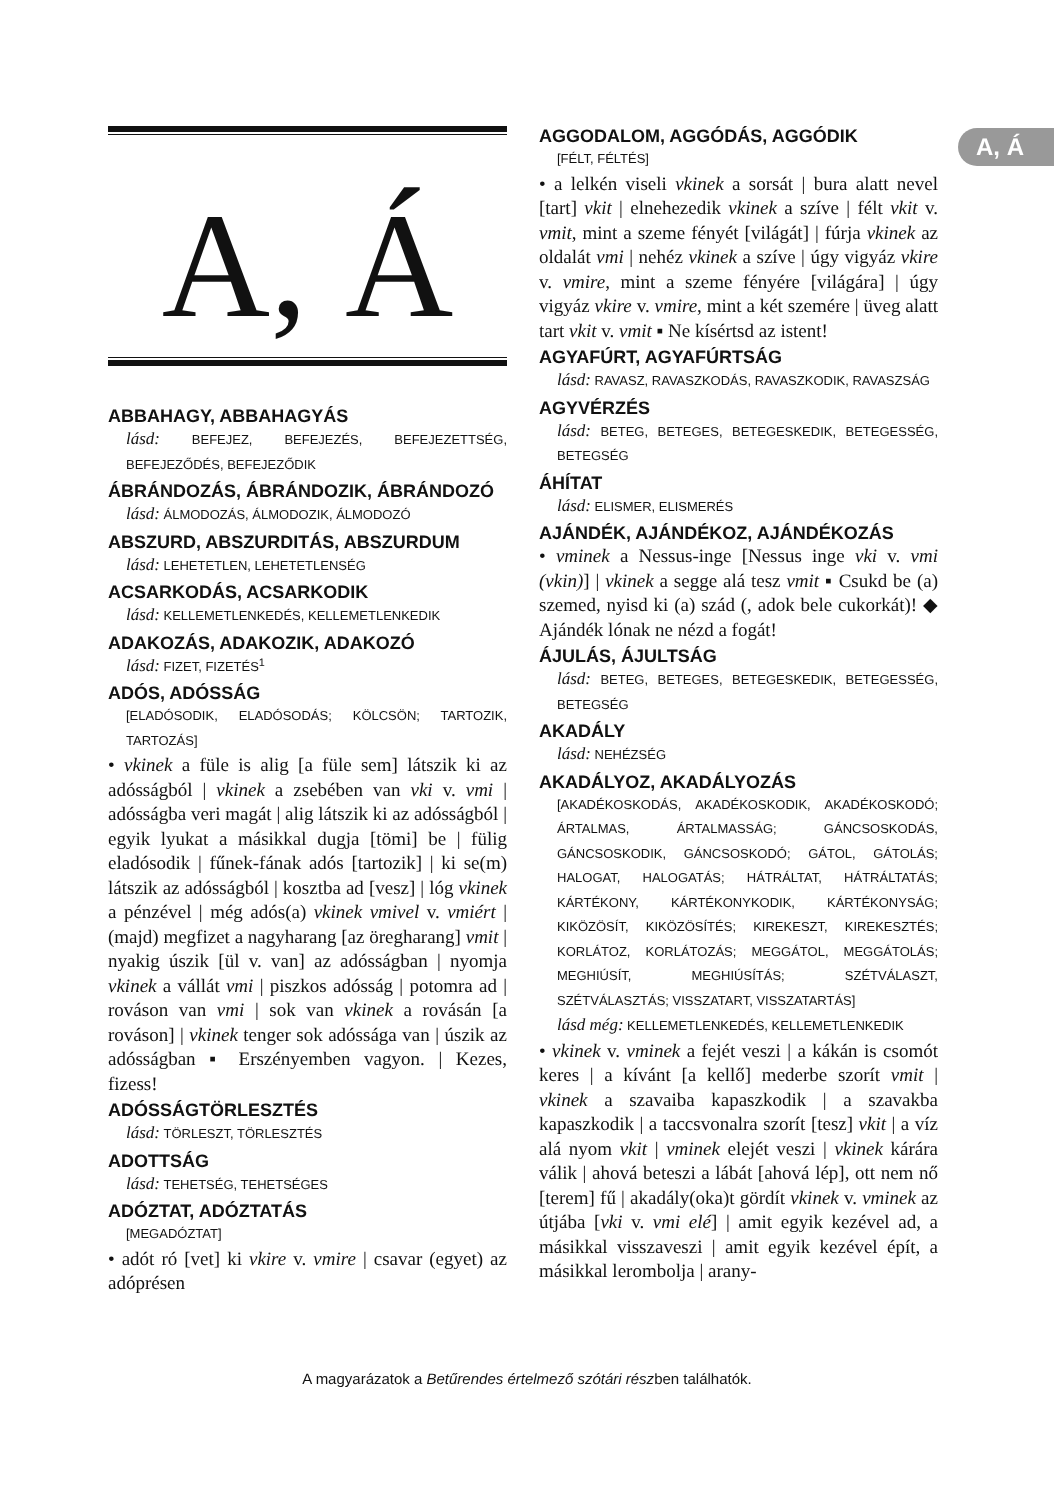A, Á
A, Á
ABBAHAGY, ABBAHAGYÁS
lásd: BEFEJEZ, BEFEJEZÉS, BEFEJEZETTSÉG, BEFEJEZŐDÉS, BEFEJEZŐDIK
ÁBRÁNDOZÁS, ÁBRÁNDOZIK, ÁBRÁNDOZÓ
lásd: ÁLMODOZÁS, ÁLMODOZIK, ÁLMODOZÓ
ABSZURD, ABSZURDITÁS, ABSZURDUM
lásd: LEHETETLEN, LEHETETLENSÉG
ACSARKODÁS, ACSARKODIK
lásd: KELLEMETLENKEDÉS, KELLEMETLENKEDIK
ADAKOZÁS, ADAKOZIK, ADAKOZÓ
lásd: FIZET, FIZETÉS<sup>1</sup>
ADÓS, ADÓSSÁG
[ELADÓSODIK, ELADÓSODÁS; KÖLCSÖN; TARTOZIK, TARTOZÁS]
• vkinek a füle is alig [a füle sem] látszik ki az adósságból | vkinek a zsebében van vki v. vmi | adósságba veri magát | alig látszik ki az adósságból | egyik lyukat a másikkal dugja [tömi] be | fülig eladósodik | fűnek-fának adós [tartozik] | ki se(m) látszik az adósságból | kosztba ad [vesz] | lóg vkinek a pénzével | még adós(a) vkinek vmivel v. vmiért | (majd) megfizet a nagyharang [az öregharang] vmit | nyakig úszik [ül v. van] az adósságban | nyomja vkinek a vállát vmi | piszkos adósság | potomra ad | rováson van vmi | sok van vkinek a rovásán [a rováson] | vkinek tenger sok adóssága van | úszik az adósságban ▪ Erszényemben vagyon. | Kezes, fizess!
ADÓSSÁGTÖRLESZTÉS
lásd: TÖRLESZT, TÖRLESZTÉS
ADOTTSÁG
lásd: TEHETSÉG, TEHETSÉGES
ADÓZTAT, ADÓZTATÁS
[MEGADÓZTAT]
• adót ró [vet] ki vkire v. vmire | csavar (egyet) az adóprésen
AGGODALOM, AGGÓDÁS, AGGÓDIK
[FÉLT, FÉLTÉS]
• a lelkén viseli vkinek a sorsát | bura alatt nevel [tart] vkit | elnehezedik vkinek a szíve | félt vkit v. vmit, mint a szeme fényét [világát] | fúrja vkinek az oldalát vmi | nehéz vkinek a szíve | úgy vigyáz vkire v. vmire, mint a szeme fényére [világára] | úgy vigyáz vkire v. vmire, mint a két szemére | üveg alatt tart vkit v. vmit ▪ Ne kísértsd az istent!
AGYAFÚRT, AGYAFÚRTSÁG
lásd: RAVASZ, RAVASZKODÁS, RAVASZKODIK, RAVASZSÁG
AGYVÉRZÉS
lásd: BETEG, BETEGES, BETEGESKEDIK, BETEGESSÉG, BETEGSÉG
ÁHÍTAT
lásd: ELISMER, ELISMERÉS
AJÁNDÉK, AJÁNDÉKOZ, AJÁNDÉKOZÁS
• vminek a Nessus-inge [Nessus inge vki v. vmi (vkin)] | vkinek a segge alá tesz vmit ▪ Csukd be (a) szemed, nyisd ki (a) szád (, adok bele cukorkát)! ◆ Ajándék lónak ne nézd a fogát!
ÁJULÁS, ÁJULTSÁG
lásd: BETEG, BETEGES, BETEGESKEDIK, BETEGESSÉG, BETEGSÉG
AKADÁLY
lásd: NEHÉZSÉG
AKADÁLYOZ, AKADÁLYOZÁS
[AKADÉKOSKODÁS, AKADÉKOSKODIK, AKADÉKOSKODÓ; ÁRTALMAS, ÁRTALMASSÁG; GÁNCSOSKODÁS, GÁNCSOSKODIK, GÁNCSOSKODÓ; GÁTOL, GÁTOLÁS; HALOGAT, HALOGATÁS; HÁTRÁLTAT, HÁTRÁLTATÁS; KÁRTÉKONY, KÁRTÉKONYKODIK, KÁRTÉKONYSÁG; KIKÖZÖSÍT, KIKÖZÖSÍTÉS; KIREKESZT, KIREKESZTÉS; KORLÁTOZ, KORLÁTOZÁS; MEGGÁTOL, MEGGÁTOLÁS; MEGHIÚSÍT, MEGHIÚSÍTÁS; SZÉTVÁLASZT, SZÉTVÁLASZTÁS; VISSZATART, VISSZATARTÁS]
lásd még: KELLEMETLENKEDÉS, KELLEMETLENKEDIK
• vkinek v. vminek a fejét veszi | a kákán is csomót keres | a kívánt [a kellő] mederbe szorít vmit | vkinek a szavaiba kapaszkodik | a szavakba kapaszkodik | a taccsvonalra szorít [tesz] vkit | a víz alá nyom vkit | vminek elejét veszi | vkinek kárára válik | ahová beteszi a lábát [ahová lép], ott nem nő [terem] fű | akadály(oka)t gördít vkinek v. vminek az útjába [vki v. vmi elé] | amit egyik kezével ad, a másikkal visszaveszi | amit egyik kezével épít, a másikkal lerombolja | arany-
A magyarázatok a Betűrendes értelmező szótári részben találhatók.